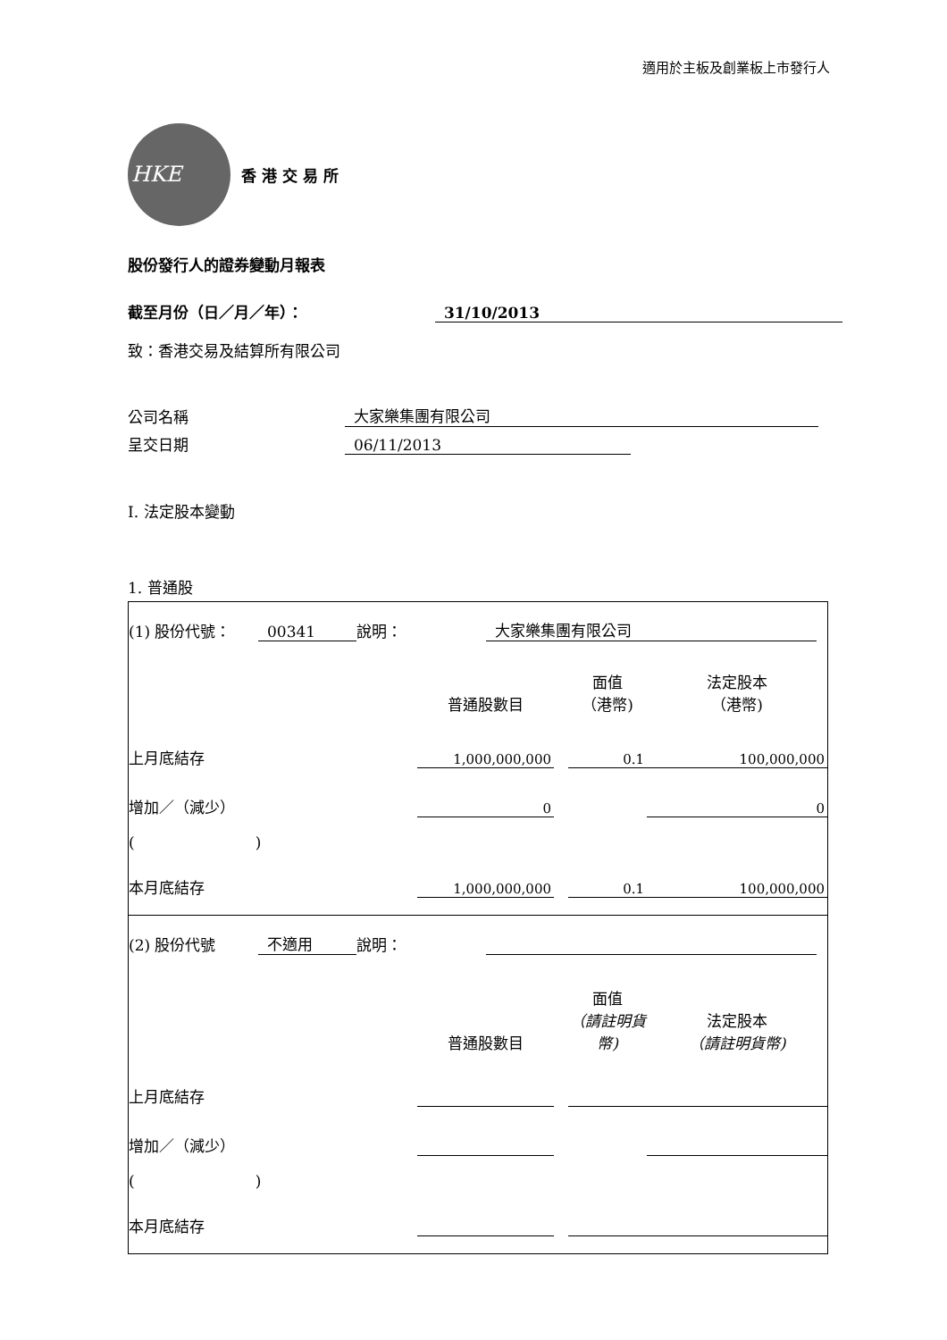適用於主板及創業板上市發行人
HKE
香港交易所
股份發行人的證券變動月報表
截至月份（日／月／年）： 31/10/2013
致：香港交易及結算所有限公司
公司名稱 大家樂集團有限公司
呈交日期 06/11/2013
I. 法定股本變動
1. 普通股
| (1) 股份代號： 00341 說明： 大家樂集團有限公司 | | | | |
| | 普通股數目 | | 面值 （港幣) | 法定股本 （港幣) |
| 上月底結存 | 1,000,000,000 | | 0.1 | 100,000,000 |
| 增加／（減少） | 0 | | | 0 |
| ( ) | | | | |
| 本月底結存 | 1,000,000,000 | | 0.1 | 100,000,000 |
| (2) 股份代號 不適用 說明： | | | | |
| | 普通股數目 | | 面值 （請註明貨幣) | 法定股本 （請註明貨幣) |
| 上月底結存 | | | | |
| 增加／（減少） | | | | |
| ( ) | | | | |
| 本月底結存 | | | | |